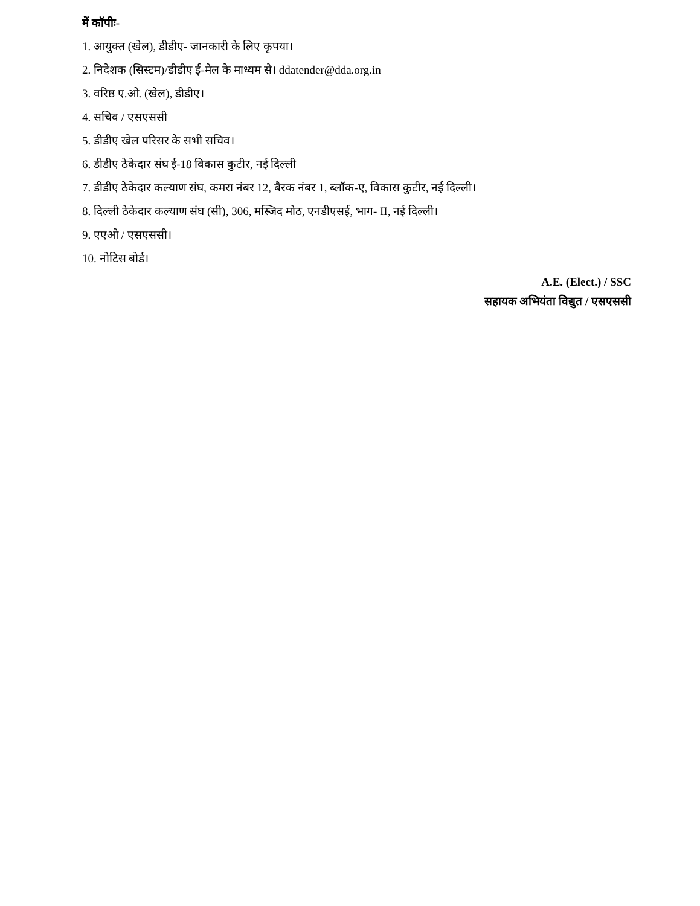में कॉपीः-
1. आयुक्त (खेल), डीडीए- जानकारी के लिए कृपया।
2. निदेशक (सिस्टम)/डीडीए ई-मेल के माध्यम से। ddatender@dda.org.in
3. वरिष्ठ ए.ओ. (खेल), डीडीए।
4. सचिव / एसएससी
5. डीडीए खेल परिसर के सभी सचिव।
6. डीडीए ठेकेदार संघ ई-18 विकास कुटीर, नई दिल्ली
7. डीडीए ठेकेदार कल्याण संघ, कमरा नंबर 12, बैरक नंबर 1, ब्लॉक-ए, विकास कुटीर, नई दिल्ली।
8. दिल्ली ठेकेदार कल्याण संघ (सी), 306, मस्जिद मोठ, एनडीएसई, भाग- II, नई दिल्ली।
9. एएओ / एसएससी।
10. नोटिस बोर्ड।
A.E. (Elect.) / SSC
सहायक अभियंता विद्युत / एसएससी